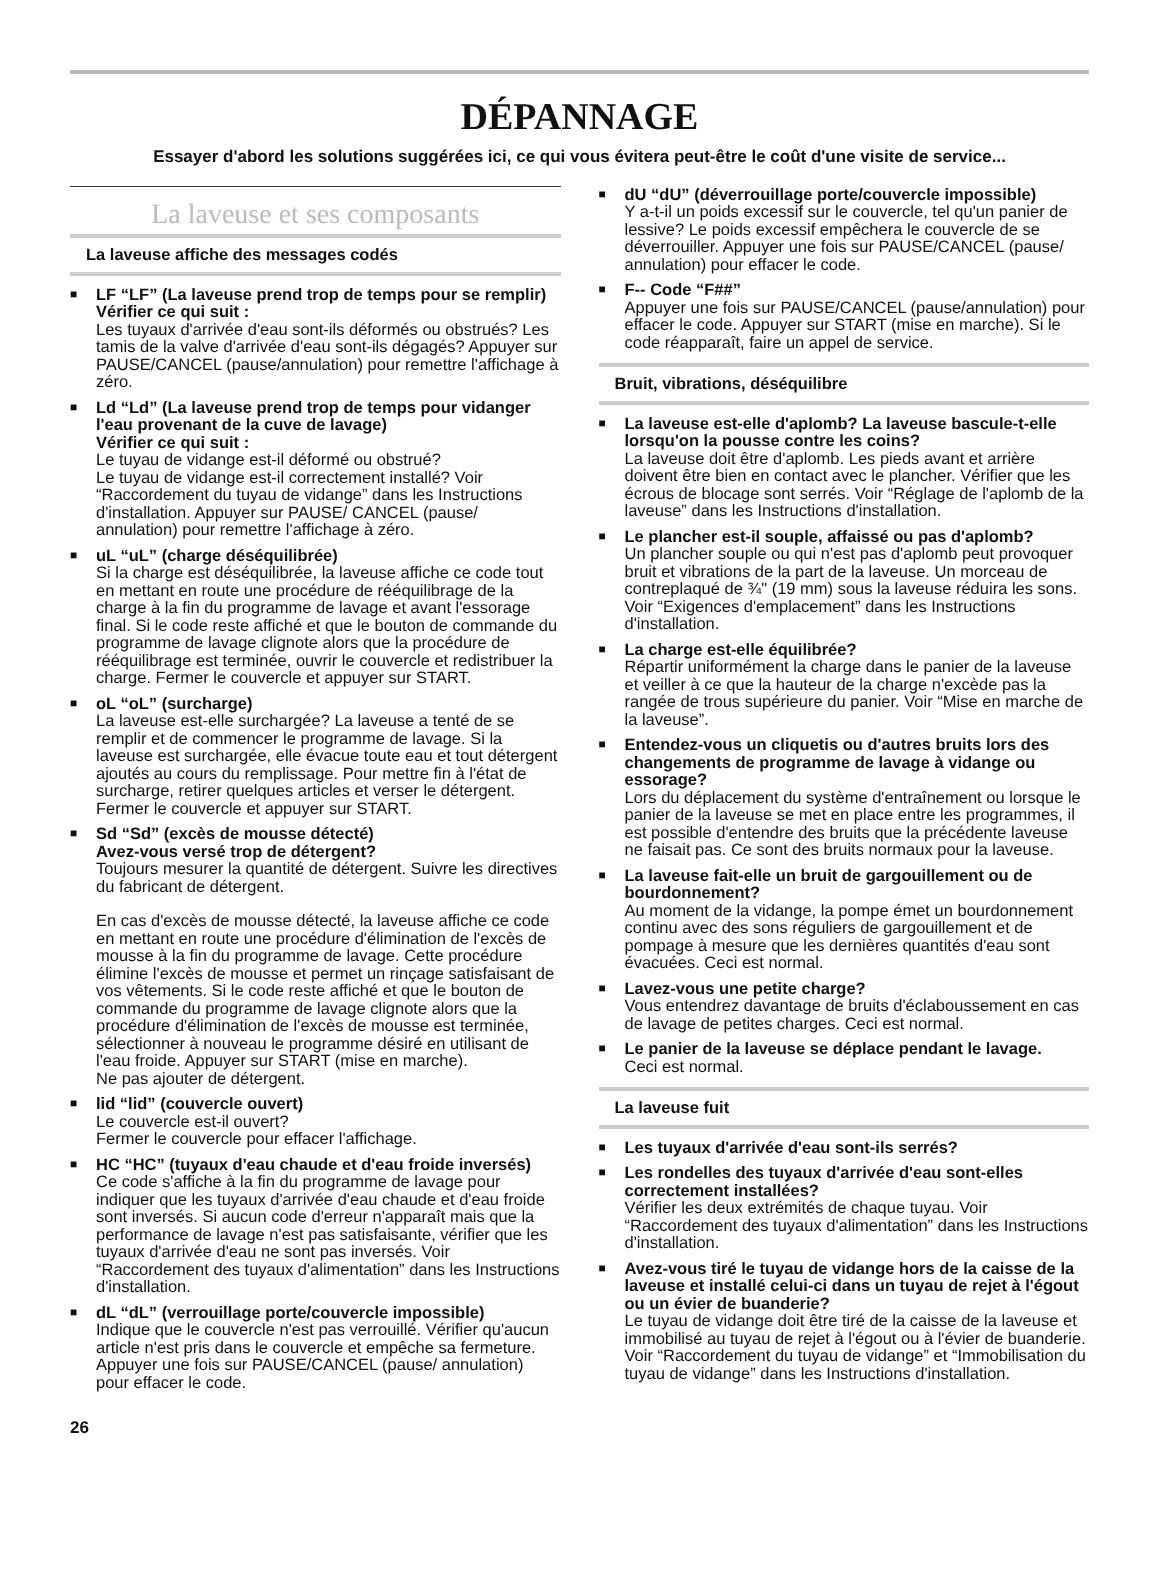DÉPANNAGE
Essayer d'abord les solutions suggérées ici, ce qui vous évitera peut-être le coût d'une visite de service...
La laveuse et ses composants
La laveuse affiche des messages codés
■
LF “LF” (La laveuse prend trop de temps pour se remplir)
Vérifier ce qui suit :
Les tuyaux d'arrivée d'eau sont-ils déformés ou obstrués? Les tamis de la valve d'arrivée d'eau sont-ils dégagés? Appuyer sur PAUSE/CANCEL (pause/annulation) pour remettre l'affichage à zéro.
■
Ld “Ld” (La laveuse prend trop de temps pour vidanger l'eau provenant de la cuve de lavage)
Vérifier ce qui suit :
Le tuyau de vidange est-il déformé ou obstrué?
Le tuyau de vidange est-il correctement installé? Voir “Raccordement du tuyau de vidange” dans les Instructions d'installation. Appuyer sur PAUSE/ CANCEL (pause/ annulation) pour remettre l'affichage à zéro.
■
uL “uL” (charge déséquilibrée)
Si la charge est déséquilibrée, la laveuse affiche ce code tout en mettant en route une procédure de rééquilibrage de la charge à la fin du programme de lavage et avant l'essorage final. Si le code reste affiché et que le bouton de commande du programme de lavage clignote alors que la procédure de rééquilibrage est terminée, ouvrir le couvercle et redistribuer la charge. Fermer le couvercle et appuyer sur START.
■
oL “oL” (surcharge)
La laveuse est-elle surchargée? La laveuse a tenté de se remplir et de commencer le programme de lavage. Si la laveuse est surchargée, elle évacue toute eau et tout détergent ajoutés au cours du remplissage. Pour mettre fin à l'état de surcharge, retirer quelques articles et verser le détergent. Fermer le couvercle et appuyer sur START.
■
Sd “Sd” (excès de mousse détecté)
Avez-vous versé trop de détergent?
Toujours mesurer la quantité de détergent. Suivre les directives du fabricant de détergent.
En cas d'excès de mousse détecté, la laveuse affiche ce code en mettant en route une procédure d'élimination de l'excès de mousse à la fin du programme de lavage. Cette procédure élimine l'excès de mousse et permet un rinçage satisfaisant de vos vêtements. Si le code reste affiché et que le bouton de commande du programme de lavage clignote alors que la procédure d'élimination de l'excès de mousse est terminée, sélectionner à nouveau le programme désiré en utilisant de l'eau froide. Appuyer sur START (mise en marche).
Ne pas ajouter de détergent.
■
lid “lid” (couvercle ouvert)
Le couvercle est-il ouvert?
Fermer le couvercle pour effacer l'affichage.
■
HC “HC” (tuyaux d'eau chaude et d'eau froide inversés)
Ce code s'affiche à la fin du programme de lavage pour indiquer que les tuyaux d'arrivée d'eau chaude et d'eau froide sont inversés. Si aucun code d'erreur n'apparaît mais que la performance de lavage n'est pas satisfaisante, vérifier que les tuyaux d'arrivée d'eau ne sont pas inversés. Voir “Raccordement des tuyaux d'alimentation” dans les Instructions d'installation.
■
dL “dL” (verrouillage porte/couvercle impossible)
Indique que le couvercle n'est pas verrouillé. Vérifier qu'aucun article n'est pris dans le couvercle et empêche sa fermeture. Appuyer une fois sur PAUSE/CANCEL (pause/ annulation) pour effacer le code.
■
dU “dU” (déverrouillage porte/couvercle impossible)
Y a-t-il un poids excessif sur le couvercle, tel qu'un panier de lessive? Le poids excessif empêchera le couvercle de se déverrouiller. Appuyer une fois sur PAUSE/CANCEL (pause/ annulation) pour effacer le code.
■
F-- Code “F##”
Appuyer une fois sur PAUSE/CANCEL (pause/annulation) pour effacer le code. Appuyer sur START (mise en marche). Si le code réapparaît, faire un appel de service.
Bruit, vibrations, déséquilibre
■
La laveuse est-elle d'aplomb? La laveuse bascule-t-elle lorsqu'on la pousse contre les coins?
La laveuse doit être d'aplomb. Les pieds avant et arrière doivent être bien en contact avec le plancher. Vérifier que les écrous de blocage sont serrés. Voir “Réglage de l'aplomb de la laveuse” dans les Instructions d'installation.
■
Le plancher est-il souple, affaissé ou pas d'aplomb?
Un plancher souple ou qui n'est pas d'aplomb peut provoquer bruit et vibrations de la part de la laveuse. Un morceau de contreplaqué de ¾" (19 mm) sous la laveuse réduira les sons. Voir “Exigences d'emplacement” dans les Instructions d'installation.
■
La charge est-elle équilibrée?
Répartir uniformément la charge dans le panier de la laveuse et veiller à ce que la hauteur de la charge n'excède pas la rangée de trous supérieure du panier. Voir “Mise en marche de la laveuse”.
■
Entendez-vous un cliquetis ou d'autres bruits lors des changements de programme de lavage à vidange ou essorage?
Lors du déplacement du système d'entraînement ou lorsque le panier de la laveuse se met en place entre les programmes, il est possible d'entendre des bruits que la précédente laveuse ne faisait pas. Ce sont des bruits normaux pour la laveuse.
■
La laveuse fait-elle un bruit de gargouillement ou de bourdonnement?
Au moment de la vidange, la pompe émet un bourdonnement continu avec des sons réguliers de gargouillement et de pompage à mesure que les dernières quantités d'eau sont évacuées. Ceci est normal.
■
Lavez-vous une petite charge?
Vous entendrez davantage de bruits d'éclaboussement en cas de lavage de petites charges. Ceci est normal.
■
Le panier de la laveuse se déplace pendant le lavage.
Ceci est normal.
La laveuse fuit
■
Les tuyaux d'arrivée d'eau sont-ils serrés?
■
Les rondelles des tuyaux d'arrivée d'eau sont-elles correctement installées?
Vérifier les deux extrémités de chaque tuyau. Voir “Raccordement des tuyaux d'alimentation” dans les Instructions d'installation.
■
Avez-vous tiré le tuyau de vidange hors de la caisse de la laveuse et installé celui-ci dans un tuyau de rejet à l'égout ou un évier de buanderie?
Le tuyau de vidange doit être tiré de la caisse de la laveuse et immobilisé au tuyau de rejet à l'égout ou à l'évier de buanderie. Voir “Raccordement du tuyau de vidange” et “Immobilisation du tuyau de vidange” dans les Instructions d'installation.
26